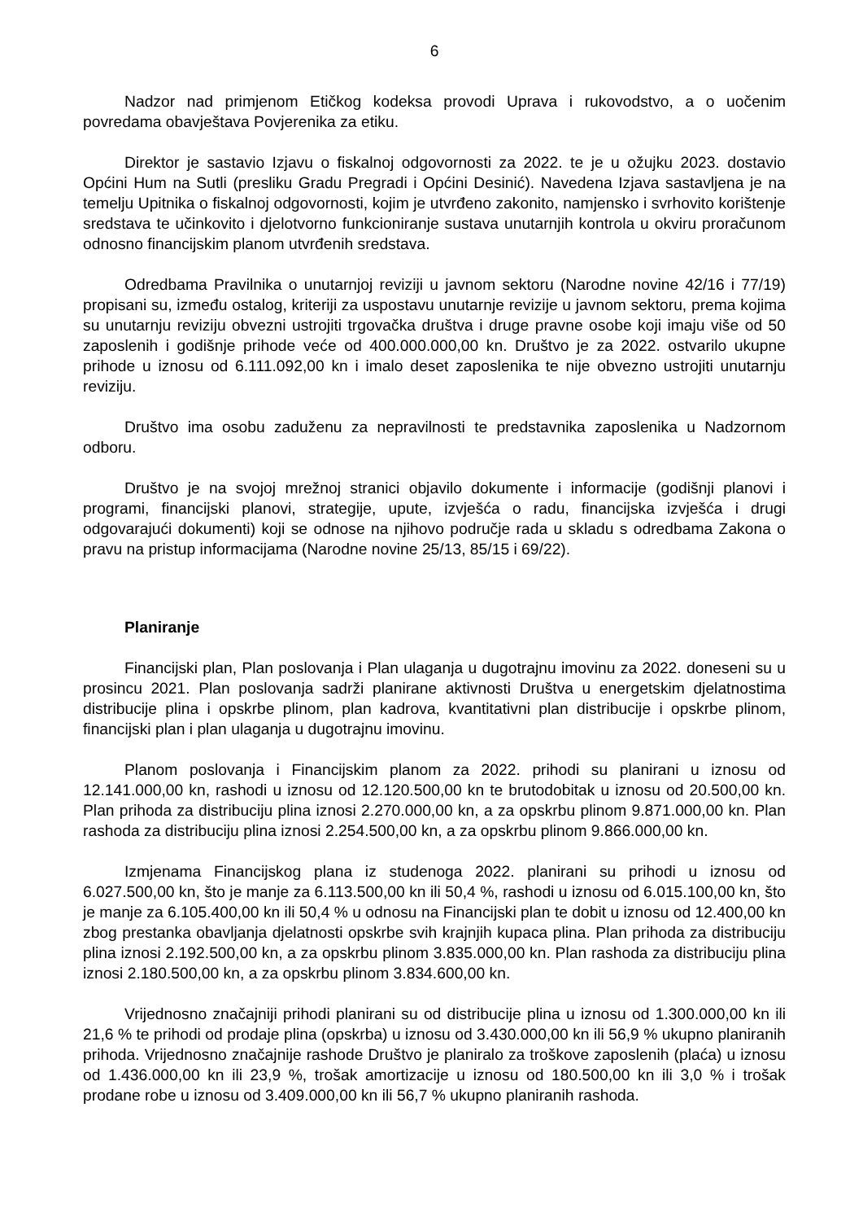6
Nadzor nad primjenom Etičkog kodeksa provodi Uprava i rukovodstvo, a o uočenim povredama obavještava Povjerenika za etiku.
Direktor je sastavio Izjavu o fiskalnoj odgovornosti za 2022. te je u ožujku 2023. dostavio Općini Hum na Sutli (presliku Gradu Pregradi i Općini Desinić). Navedena Izjava sastavljena je na temelju Upitnika o fiskalnoj odgovornosti, kojim je utvrđeno zakonito, namjensko i svrhovito korištenje sredstava te učinkovito i djelotvorno funkcioniranje sustava unutarnjih kontrola u okviru proračunom odnosno financijskim planom utvrđenih sredstava.
Odredbama Pravilnika o unutarnjoj reviziji u javnom sektoru (Narodne novine 42/16 i 77/19) propisani su, između ostalog, kriteriji za uspostavu unutarnje revizije u javnom sektoru, prema kojima su unutarnju reviziju obvezni ustrojiti trgovačka društva i druge pravne osobe koji imaju više od 50 zaposlenih i godišnje prihode veće od 400.000.000,00 kn. Društvo je za 2022. ostvarilo ukupne prihode u iznosu od 6.111.092,00 kn i imalo deset zaposlenika te nije obvezno ustrojiti unutarnju reviziju.
Društvo ima osobu zaduženu za nepravilnosti te predstavnika zaposlenika u Nadzornom odboru.
Društvo je na svojoj mrežnoj stranici objavilo dokumente i informacije (godišnji planovi i programi, financijski planovi, strategije, upute, izvješća o radu, financijska izvješća i drugi odgovarajući dokumenti) koji se odnose na njihovo područje rada u skladu s odredbama Zakona o pravu na pristup informacijama (Narodne novine 25/13, 85/15 i 69/22).
Planiranje
Financijski plan, Plan poslovanja i Plan ulaganja u dugotrajnu imovinu za 2022. doneseni su u prosincu 2021. Plan poslovanja sadrži planirane aktivnosti Društva u energetskim djelatnostima distribucije plina i opskrbe plinom, plan kadrova, kvantitativni plan distribucije i opskrbe plinom, financijski plan i plan ulaganja u dugotrajnu imovinu.
Planom poslovanja i Financijskim planom za 2022. prihodi su planirani u iznosu od 12.141.000,00 kn, rashodi u iznosu od 12.120.500,00 kn te brutodobitak u iznosu od 20.500,00 kn. Plan prihoda za distribuciju plina iznosi 2.270.000,00 kn, a za opskrbu plinom 9.871.000,00 kn. Plan rashoda za distribuciju plina iznosi 2.254.500,00 kn, a za opskrbu plinom 9.866.000,00 kn.
Izmjenama Financijskog plana iz studenoga 2022. planirani su prihodi u iznosu od 6.027.500,00 kn, što je manje za 6.113.500,00 kn ili 50,4 %, rashodi u iznosu od 6.015.100,00 kn, što je manje za 6.105.400,00 kn ili 50,4 % u odnosu na Financijski plan te dobit u iznosu od 12.400,00 kn zbog prestanka obavljanja djelatnosti opskrbe svih krajnjih kupaca plina. Plan prihoda za distribuciju plina iznosi 2.192.500,00 kn, a za opskrbu plinom 3.835.000,00 kn. Plan rashoda za distribuciju plina iznosi 2.180.500,00 kn, a za opskrbu plinom 3.834.600,00 kn.
Vrijednosno značajniji prihodi planirani su od distribucije plina u iznosu od 1.300.000,00 kn ili 21,6 % te prihodi od prodaje plina (opskrba) u iznosu od 3.430.000,00 kn ili 56,9 % ukupno planiranih prihoda. Vrijednosno značajnije rashode Društvo je planiralo za troškove zaposlenih (plaća) u iznosu od 1.436.000,00 kn ili 23,9 %, trošak amortizacije u iznosu od 180.500,00 kn ili 3,0 % i trošak prodane robe u iznosu od 3.409.000,00 kn ili 56,7 % ukupno planiranih rashoda.